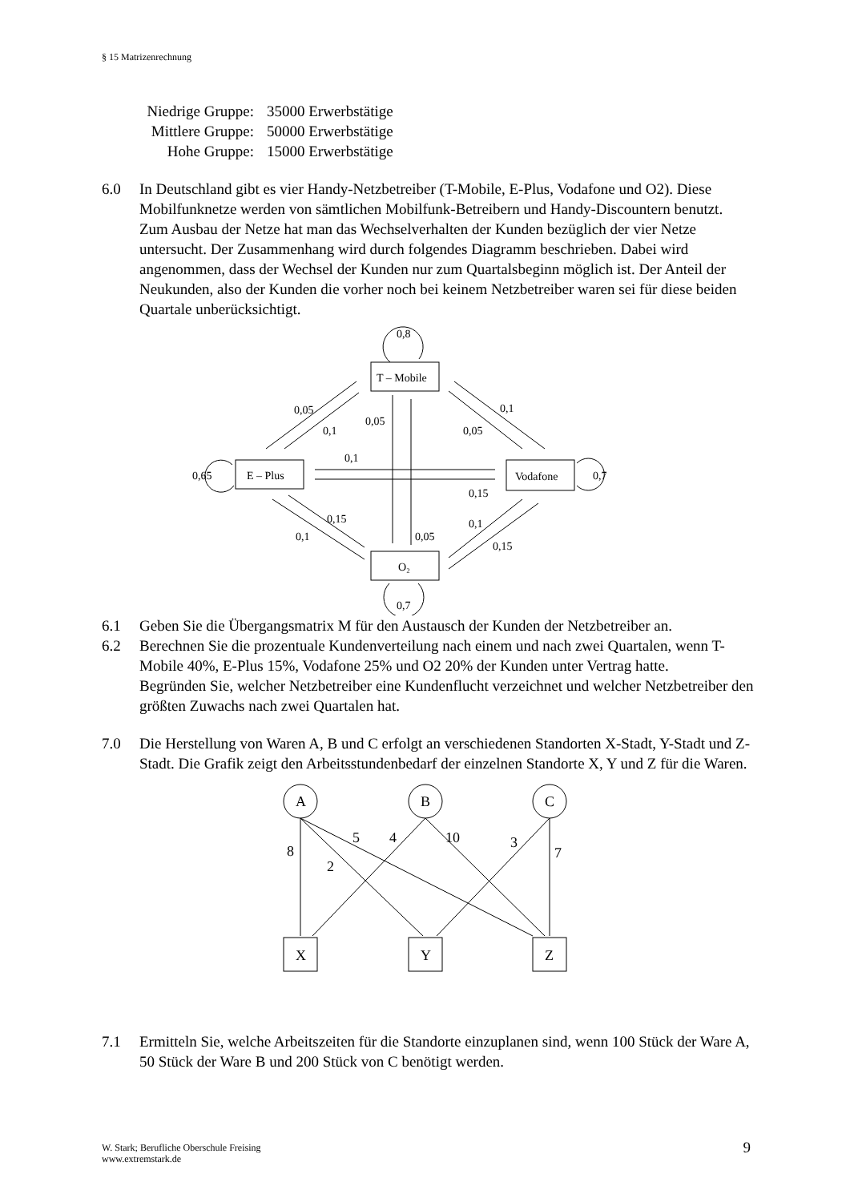§ 15 Matrizenrechnung
Niedrige Gruppe: 35000 Erwerbstätige
Mittlere Gruppe: 50000 Erwerbstätige
Hohe Gruppe: 15000 Erwerbstätige
6.0 In Deutschland gibt es vier Handy-Netzbetreiber (T-Mobile, E-Plus, Vodafone und O2). Diese Mobilfunknetze werden von sämtlichen Mobilfunk-Betreibern und Handy-Discountern benutzt.
Zum Ausbau der Netze hat man das Wechselverhalten der Kunden bezüglich der vier Netze untersucht. Der Zusammenhang wird durch folgendes Diagramm beschrieben. Dabei wird angenommen, dass der Wechsel der Kunden nur zum Quartalsbeginn möglich ist. Der Anteil der Neukunden, also der Kunden die vorher noch bei keinem Netzbetreiber waren sei für diese beiden Quartale unberücksichtigt.
T – Mobile
E – Plus
Vodafone
O₂
0,8
0,05
0,1
0,05
0,1
0,05
0,1
0,15
0,65
0,7
0,15
0,1
0,05
0,1
0,15
0,7
6.1 Geben Sie die Übergangsmatrix M für den Austausch der Kunden der Netzbetreiber an.
6.2 Berechnen Sie die prozentuale Kundenverteilung nach einem und nach zwei Quartalen, wenn T-Mobile 40%, E-Plus 15%, Vodafone 25% und O2 20% der Kunden unter Vertrag hatte.
Begründen Sie, welcher Netzbetreiber eine Kundenflucht verzeichnet und welcher Netzbetreiber den größten Zuwachs nach zwei Quartalen hat.
7.0 Die Herstellung von Waren A, B und C erfolgt an verschiedenen Standorten X-Stadt, Y-Stadt und Z-Stadt. Die Grafik zeigt den Arbeitsstundenbedarf der einzelnen Standorte X, Y und Z für die Waren.
A
B
C
X
Y
Z
8
2
5
4
10
3
7
7.1 Ermitteln Sie, welche Arbeitszeiten für die Standorte einzuplanen sind, wenn 100 Stück der Ware A, 50 Stück der Ware B und 200 Stück von C benötigt werden.
W. Stark; Berufliche Oberschule Freising
www.extremstark.de
9